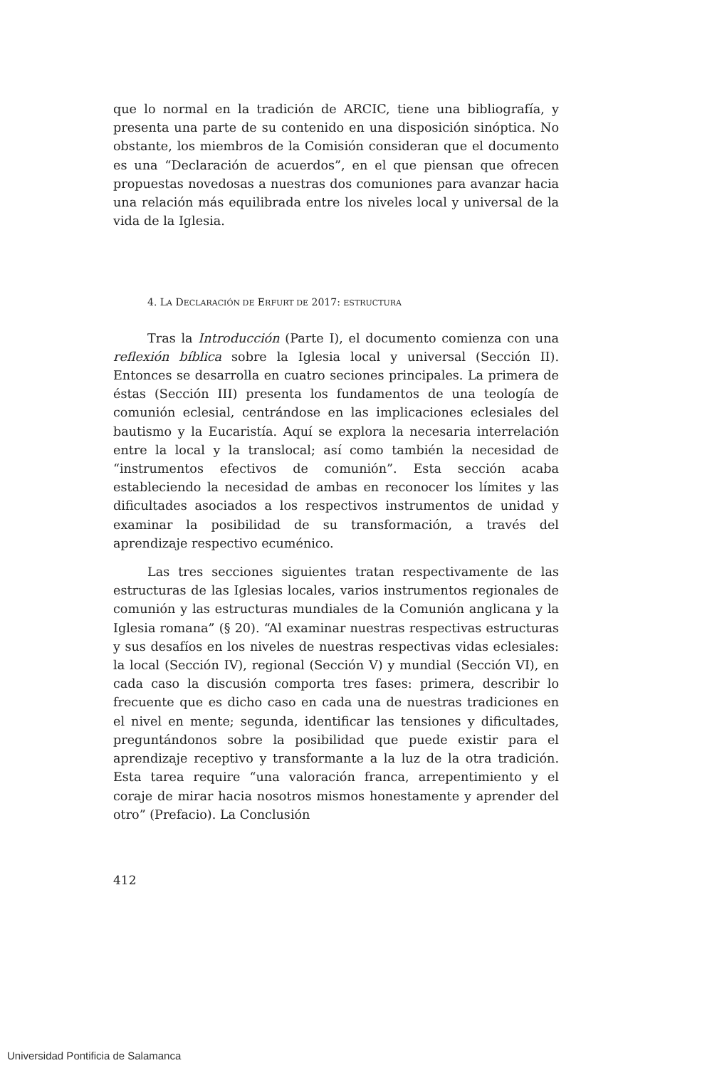que lo normal en la tradición de ARCIC, tiene una bibliografía, y presenta una parte de su contenido en una disposición sinóptica. No obstante, los miembros de la Comisión consideran que el documento es una “Declaración de acuerdos”, en el que piensan que ofrecen propuestas novedosas a nuestras dos comuniones para avanzar hacia una relación más equilibrada entre los niveles local y universal de la vida de la Iglesia.
4. LA DECLARACIÓN DE ERFURT DE 2017: ESTRUCTURA
Tras la Introducción (Parte I), el documento comienza con una reflexión bíblica sobre la Iglesia local y universal (Sección II). Entonces se desarrolla en cuatro seciones principales. La primera de éstas (Sección III) presenta los fundamentos de una teología de comunión eclesial, centrándose en las implicaciones eclesiales del bautismo y la Eucaristía. Aquí se explora la necesaria interrelación entre la local y la translocal; así como también la necesidad de “instrumentos efectivos de comunión”. Esta sección acaba estableciendo la necesidad de ambas en reconocer los límites y las dificultades asociados a los respectivos instrumentos de unidad y examinar la posibilidad de su transformación, a través del aprendizaje respectivo ecuménico.
Las tres secciones siguientes tratan respectivamente de las estructuras de las Iglesias locales, varios instrumentos regionales de comunión y las estructuras mundiales de la Comunión anglicana y la Iglesia romana” (§ 20). “Al examinar nuestras respectivas estructuras y sus desafíos en los niveles de nuestras respectivas vidas eclesiales: la local (Sección IV), regional (Sección V) y mundial (Sección VI), en cada caso la discusión comporta tres fases: primera, describir lo frecuente que es dicho caso en cada una de nuestras tradiciones en el nivel en mente; segunda, identificar las tensiones y dificultades, preguntándonos sobre la posibilidad que puede existir para el aprendizaje receptivo y transformante a la luz de la otra tradición. Esta tarea require “una valoración franca, arrepentimiento y el coraje de mirar hacia nosotros mismos honestamente y aprender del otro” (Prefacio). La Conclusión
412
Universidad Pontificia de Salamanca